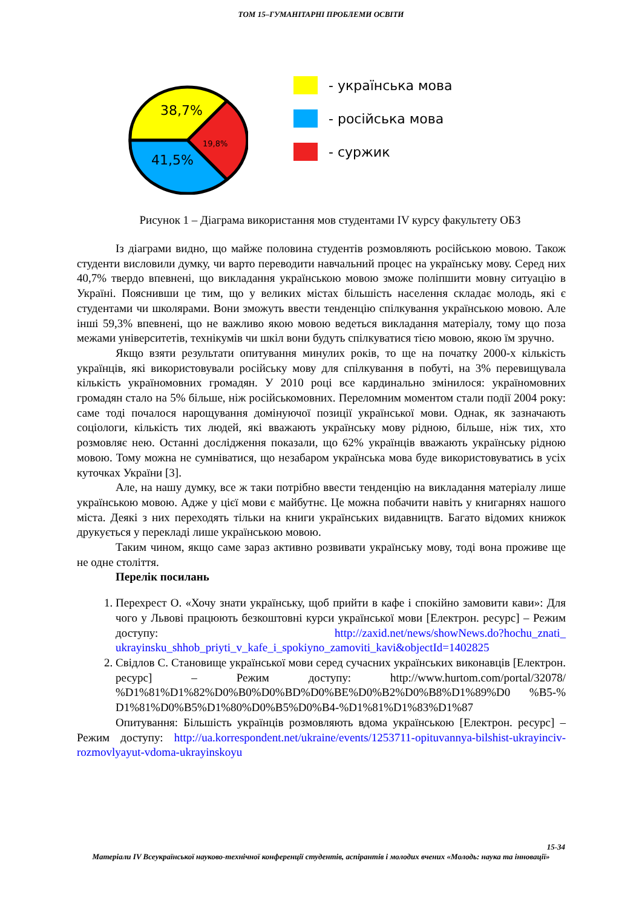ТОМ 15–ГУМАНІТАРНІ ПРОБЛЕМИ ОСВІТИ
38,7%
19,8%
41,5%
- українська мова
- російська мова
- суржик
Рисунок 1 – Діаграма використання мов студентами IV курсу факультету ОБЗ
Із діаграми видно, що майже половина студентів розмовляють російською мовою. Також студенти висловили думку, чи варто переводити навчальний процес на українську мову. Серед них 40,7% твердо впевнені, що викладання українською мовою зможе поліпшити мовну ситуацію в Україні. Пояснивши це тим, що у великих містах більшість населення складає молодь, які є студентами чи школярами. Вони зможуть ввести тенденцію спілкування українською мовою. Але інші 59,3% впевнені, що не важливо якою мовою ведеться викладання матеріалу, тому що поза межами університетів, технікумів чи шкіл вони будуть спілкуватися тією мовою, якою їм зручно.
Якщо взяти результати опитування минулих років, то ще на початку 2000-х кількість українців, які використовували російську мову для спілкування в побуті, на 3% перевищувала кількість україномовних громадян. У 2010 році все кардинально змінилося: україномовних громадян стало на 5% більше, ніж російськомовних. Переломним моментом стали події 2004 року: саме тоді почалося нарощування домінуючої позиції української мови. Однак, як зазначають соціологи, кількість тих людей, які вважають українську мову рідною, більше, ніж тих, хто розмовляє нею. Останні дослідження показали, що 62% українців вважають українську рідною мовою. Тому можна не сумніватися, що незабаром українська мова буде використовуватись в усіх куточках України [3].
Але, на нашу думку, все ж таки потрібно ввести тенденцію на викладання матеріалу лише українською мовою. Адже у цієї мови є майбутнє. Це можна побачити навіть у книгарнях нашого міста. Деякі з них переходять тільки на книги українських видавництв. Багато відомих книжок друкується у перекладі лише українською мовою.
Таким чином, якщо саме зараз активно розвивати українську мову, тоді вона проживе ще не одне століття.
Перелік посилань
1. Перехрест О. «Хочу знати українську, щоб прийти в кафе і спокійно замовити кави»: Для чого у Львові працюють безкоштовні курси української мови [Електрон. ресурс] – Режим доступу: http://zaxid.net/news/showNews.do?hochu_znati_ ukrayinsku_shhob_priyti_v_kafe_i_spokiyno_zamoviti_kavi&objectId=1402825
2. Свідлов С. Становище української мови серед сучасних українських виконавців [Електрон. ресурс] – Режим доступу: http://www.hurtom.com/portal/32078/ %D1%81%D1%82%D0%B0%D0%BD%D0%BE%D0%B2%D0%B8%D1%89%D0 %B5-% D1%81%D0%B5%D1%80%D0%B5%D0%B4-%D1%81%D1%83%D1%87
Опитування: Більшість українців розмовляють вдома українською [Електрон. ресурс] – Режим доступу: http://ua.korrespondent.net/ukraine/events/1253711-opituvannya-bilshist-ukrayinciv-rozmovlyayut-vdoma-ukrayinskoyu
15-34
Матеріали IV Всеукраїнської науково-технічної конференції студентів, аспірантів і молодих вчених «Молодь: наука та інновації»